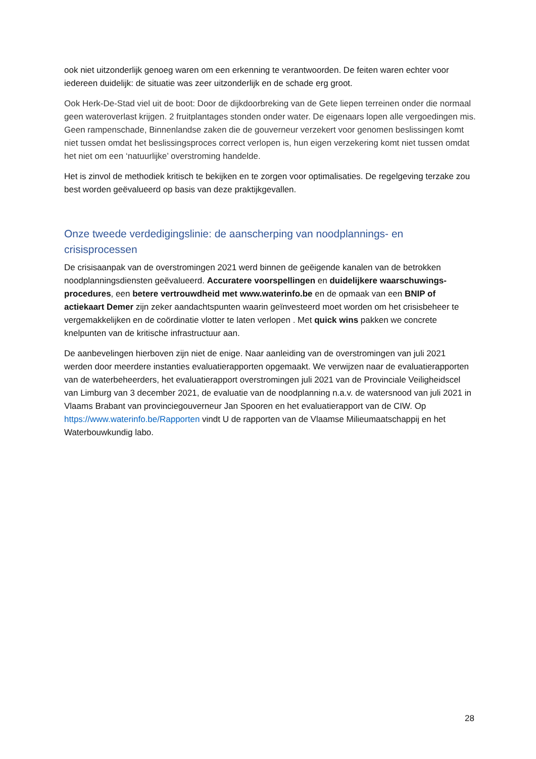ook niet uitzonderlijk genoeg waren om een erkenning te verantwoorden. De feiten waren echter voor iedereen duidelijk: de situatie was zeer uitzonderlijk en de schade erg groot.
Ook Herk-De-Stad viel uit de boot: Door de dijkdoorbreking van de Gete liepen terreinen onder die normaal geen wateroverlast krijgen. 2 fruitplantages stonden onder water. De eigenaars lopen alle vergoedingen mis. Geen rampenschade, Binnenlandse zaken die de gouverneur verzekert voor genomen beslissingen komt niet tussen omdat het beslissingsproces correct verlopen is, hun eigen verzekering komt niet tussen omdat het niet om een ‘natuurlijke’ overstroming handelde.
Het is zinvol de methodiek kritisch te bekijken en te zorgen voor optimalisaties. De regelgeving terzake zou best worden geëvalueerd op basis van deze praktijkgevallen.
Onze tweede verdedigingslinie: de aanscherping van noodplannings- en crisisprocessen
De crisisaanpak van de overstromingen 2021 werd binnen de geëigende kanalen van de betrokken noodplanningsdiensten geëvalueerd. Accuratere voorspellingen en duidelijkere waarschuwings-procedures, een betere vertrouwdheid met www.waterinfo.be en de opmaak van een BNIP of actiekaart Demer zijn zeker aandachtspunten waarin geïnvesteerd moet worden om het crisisbeheer te vergemakkelijken en de coördinatie vlotter te laten verlopen . Met quick wins pakken we concrete knelpunten van de kritische infrastructuur aan.
De aanbevelingen hierboven zijn niet de enige. Naar aanleiding van de overstromingen van juli 2021 werden door meerdere instanties evaluatierapporten opgemaakt. We verwijzen naar de evaluatierapporten van de waterbeheerders, het evaluatierapport overstromingen juli 2021 van de Provinciale Veiligheidscel van Limburg van 3 december 2021, de evaluatie van de noodplanning n.a.v. de watersnood van juli 2021 in Vlaams Brabant van provinciegouverneur Jan Spooren en het evaluatierapport van de CIW. Op https://www.waterinfo.be/Rapporten vindt U de rapporten van de Vlaamse Milieumaatschappij en het Waterbouwkundig labo.
28